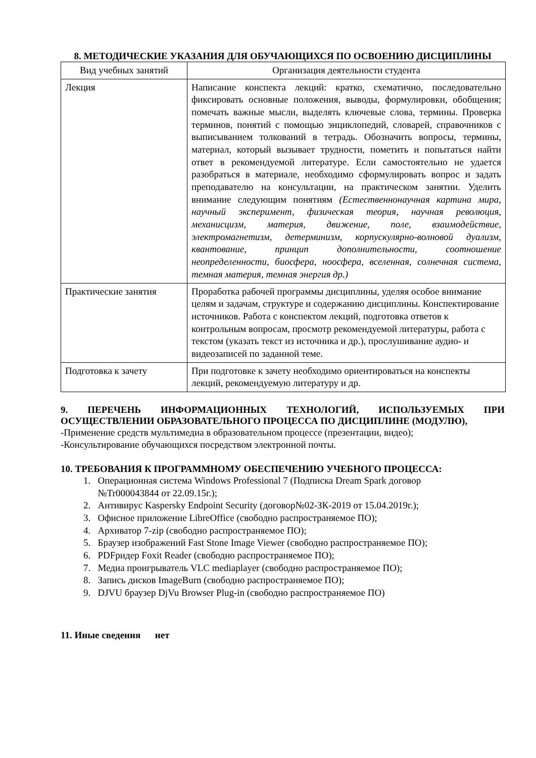8. МЕТОДИЧЕСКИЕ УКАЗАНИЯ ДЛЯ ОБУЧАЮЩИХСЯ ПО ОСВОЕНИЮ ДИСЦИПЛИНЫ
| Вид учебных занятий | Организация деятельности студента |
| --- | --- |
| Лекция | Написание конспекта лекций: кратко, схематично, последовательно фиксировать основные положения, выводы, формулировки, обобщения; помечать важные мысли, выделять ключевые слова, термины. Проверка терминов, понятий с помощью энциклопедий, словарей, справочников с выписыванием толкований в тетрадь. Обозначить вопросы, термины, материал, который вызывает трудности, пометить и попытаться найти ответ в рекомендуемой литературе. Если самостоятельно не удается разобраться в материале, необходимо сформулировать вопрос и задать преподавателю на консультации, на практическом занятии. Уделить внимание следующим понятиям (Естественнонаучная картина мира, научный эксперимент, физическая теория, научная революция, механисцизм, материя, движение, поле, взаимодействие, электромагнетизм, детерминизм, корпускулярно-волновой дуализм, квантование, принцип дополнительности, соотношение неопределенности, биосфера, ноосфера, вселенная, солнечная система, темная материя, темная энергия др.) |
| Практические занятия | Проработка рабочей программы дисциплины, уделяя особое внимание целям и задачам, структуре и содержанию дисциплины. Конспектирование источников. Работа с конспектом лекций, подготовка ответов к контрольным вопросам, просмотр рекомендуемой литературы, работа с текстом (указать текст из источника и др.), прослушивание аудио- и видеозаписей по заданной теме. |
| Подготовка к зачету | При подготовке к зачету необходимо ориентироваться на конспекты лекций, рекомендуемую литературу и др. |
9. ПЕРЕЧЕНЬ ИНФОРМАЦИОННЫХ ТЕХНОЛОГИЙ, ИСПОЛЬЗУЕМЫХ ПРИ ОСУЩЕСТВЛЕНИИ ОБРАЗОВАТЕЛЬНОГО ПРОЦЕССА ПО ДИСЦИПЛИНЕ (МОДУЛЮ),
-Применение средств мультимедиа в образовательном процессе (презентации, видео);
-Консультирование обучающихся посредством электронной почты.
10. ТРЕБОВАНИЯ К ПРОГРАММНОМУ ОБЕСПЕЧЕНИЮ УЧЕБНОГО ПРОЦЕССА:
1. Операционная система Windows Professional 7 (Подписка Dream Spark договор
№Tr000043844 от 22.09.15г.);
2. Антивирус Kaspersky Endpoint Security (договор№02-ЗК-2019 от 15.04.2019г.);
3. Офисное приложение LibreOffice (свободно распространяемое ПО);
4. Архиватор 7-zip (свободно распространяемое ПО);
5. Браузер изображений Fast Stone Image Viewer (свободно распространяемое ПО);
6. PDFридер Foxit Reader (свободно распространяемое ПО);
7. Медиа проигрыватель VLC mediaplayer (свободно распространяемое ПО);
8. Запись дисков ImageBurn (свободно распространяемое ПО);
9. DJVU браузер DjVu Browser Plug-in (свободно распространяемое ПО)
11. Иные сведения нет